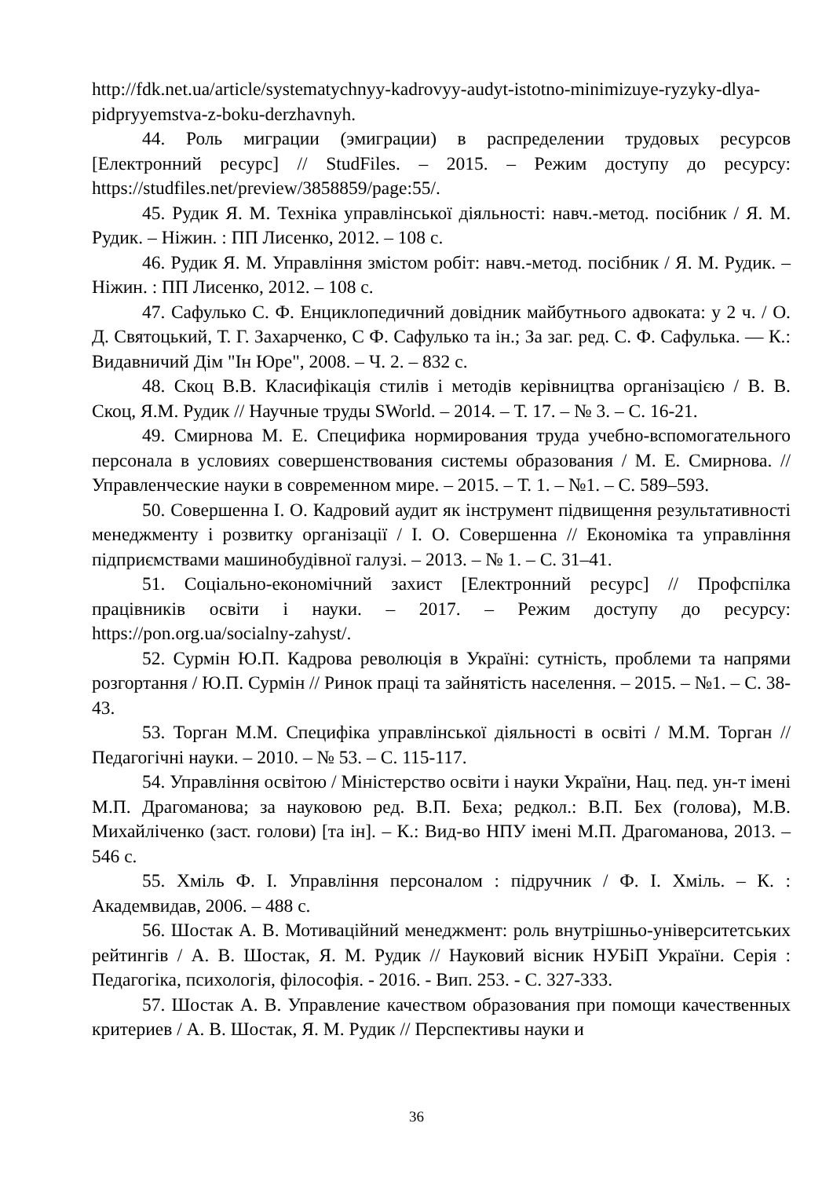http://fdk.net.ua/article/systematychnyy-kadrovyy-audyt-istotno-minimizuye-ryzyky-dlya-pidpryyemstva-z-boku-derzhavnyh.
44. Роль миграции (эмиграции) в распределении трудовых ресурсов [Електронний ресурс] // StudFiles. – 2015. – Режим доступу до ресурсу: https://studfiles.net/preview/3858859/page:55/.
45. Рудик Я. М. Техніка управлінської діяльності: навч.-метод. посібник / Я. М. Рудик. – Ніжин. : ПП Лисенко, 2012. – 108 с.
46. Рудик Я. М. Управління змістом робіт: навч.-метод. посібник / Я. М. Рудик. – Ніжин. : ПП Лисенко, 2012. – 108 с.
47. Сафулько С. Ф. Енциклопедичний довідник майбутнього адвоката: у 2 ч. / О. Д. Святоцький, Т. Г. Захарченко, С Ф. Сафулько та ін.; За заг. ред. С. Ф. Сафулька. — К.: Видавничий Дім "Ін Юре", 2008. – Ч. 2. – 832 с.
48. Скоц В.В. Класифікація стилів і методів керівництва організацією / В. В. Скоц, Я.М. Рудик // Научные труды SWorld. – 2014. – Т. 17. – № 3. – С. 16-21.
49. Смирнова М. Е. Специфика нормирования труда учебно-вспомогательного персонала в условиях совершенствования системы образования / М. Е. Смирнова. // Управленческие науки в современном мире. – 2015. – Т. 1. – №1. – С. 589–593.
50. Совершенна І. О. Кадровий аудит як інструмент підвищення результативності менеджменту і розвитку організації / І. О. Совершенна // Економіка та управління підприємствами машинобудівної галузі. – 2013. – № 1. – С. 31–41.
51. Соціально-економічний захист [Електронний ресурс] // Профспілка працівників освіти і науки. – 2017. – Режим доступу до ресурсу: https://pon.org.ua/socialny-zahyst/.
52. Сурмін Ю.П. Кадрова революція в Україні: сутність, проблеми та напрями розгортання / Ю.П. Сурмін // Ринок праці та зайнятість населення. – 2015. – №1. – С. 38-43.
53. Торган М.М. Специфіка управлінської діяльності в освіті / М.М. Торган // Педагогічні науки. – 2010. – № 53. – С. 115-117.
54. Управління освітою / Міністерство освіти і науки України, Нац. пед. ун-т імені М.П. Драгоманова; за науковою ред. В.П. Беха; редкол.: В.П. Бех (голова), М.В. Михайліченко (заст. голови) [та ін]. – К.: Вид-во НПУ імені М.П. Драгоманова, 2013. – 546 с.
55. Хміль Ф. І. Управління персоналом : підручник / Ф. І. Хміль. – К. : Академвидав, 2006. – 488 с.
56. Шостак А. В. Мотиваційний менеджмент: роль внутрішньо-університетських рейтингів / А. В. Шостак, Я. М. Рудик // Науковий вісник НУБіП України. Серія : Педагогіка, психологія, філософія. - 2016. - Вип. 253. - С. 327-333.
57. Шостак А. В. Управление качеством образования при помощи качественных критериев / А. В. Шостак, Я. М. Рудик // Перспективы науки и
36